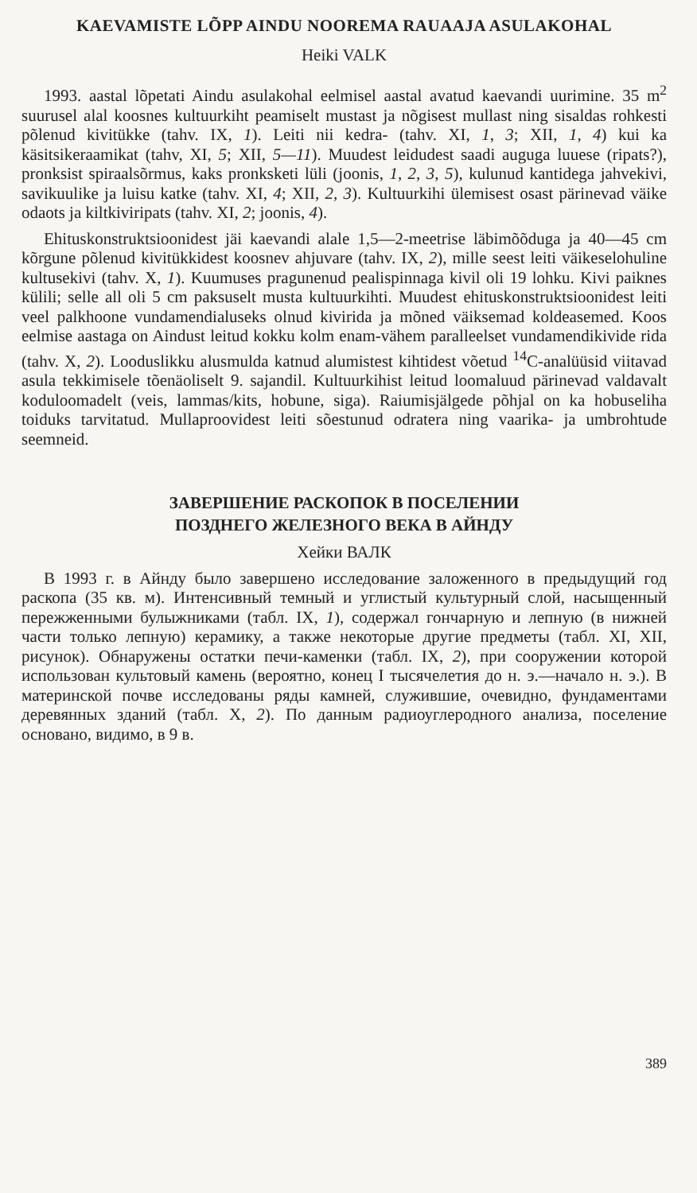KAEVAMISTE LÕPP AINDU NOOREMA RAUAAJA ASULAKOHAL
Heiki VALK
1993. aastal lõpetati Aindu asulakohal eelmisel aastal avatud kaevandi uurimine. 35 m<sup>2</sup> suurusel alal koosnes kultuurkiht peamiselt mustast ja nõgisest mullast ning sisaldas rohkesti põlenud kivitükke (tahv. IX, 1). Leiti nii kedra- (tahv. XI, 1, 3; XII, 1, 4) kui ka käsitsikeraamikat (tahv, XI, 5; XII, 5—11). Muudest leidudest saadi auguga luuese (ripats?), pronksist spiraalsõrmus, kaks pronksketi lüli (joonis, 1, 2, 3, 5), kulunud kantidega jahvekivi, savikuulike ja luisu katke (tahv. XI, 4; XII, 2, 3). Kultuurkihi ülemisest osast pärinevad väike odaots ja kiltkiviripats (tahv. XI, 2; joonis, 4).
Ehituskonstruktsioonidest jäi kaevandi alale 1,5—2-meetrise läbimõõduga ja 40—45 cm kõrgune põlenud kivitükkidest koosnev ahjuvare (tahv. IX, 2), mille seest leiti väikeselohuline kultusekivi (tahv. X, 1). Kuumuses pragunenud pealispinnaga kivil oli 19 lohku. Kivi paiknes külili; selle all oli 5 cm paksuselt musta kultuurkihti. Muudest ehituskonstruktsioonidest leiti veel palkhoone vundamendialuseks olnud kivirida ja mõned väiksemad koldeasemed. Koos eelmise aastaga on Aindust leitud kokku kolm enam-vähem paralleelset vundamendikivide rida (tahv. X, 2). Loodus­likku alusmulda katnud alumistest kihtidest võetud <sup>14</sup>C-analüüsid viitavad asula tekkimisele tõenäoliselt 9. sajandil. Kultuurkihist leitud loomaluud pärinevad valdavalt koduloomadelt (veis, lammas/kits, hobune, siga). Raiumisjälgede põhjal on ka hobuseliha toiduks tarvitatud. Mullaproovidest leiti sõestunud odratera ning vaarika- ja umbrohtude seemneid.
ЗАВЕРШЕНИЕ РАСКОПОК В ПОСЕЛЕНИИ
ПОЗДНЕГО ЖЕЛЕЗНОГО ВЕКА В АЙНДУ
Хейки ВАЛК
В 1993 г. в Айнду было завершено исследование заложенного в предыдущий год раскопа (35 кв. м). Интенсивный темный и углистый культурный слой, насыщенный пережженными булыжниками (табл. IX, 1), содержал гончарную и лепную (в нижней части только лепную) керамику, а также некоторые другие предметы (табл. XI, XII, рисунок). Обнаружены остатки печи-каменки (табл. IX, 2), при сооружении которой использован культовый камень (вероятно, конец I тысячелетия до н. э.—начало н. э.). В материнской почве исследованы ряды камней, служившие, очевидно, фундаментами деревянных зданий (табл. X, 2). По данным радиоуглеродного анализа, поселение основано, видимо, в 9 в.
389